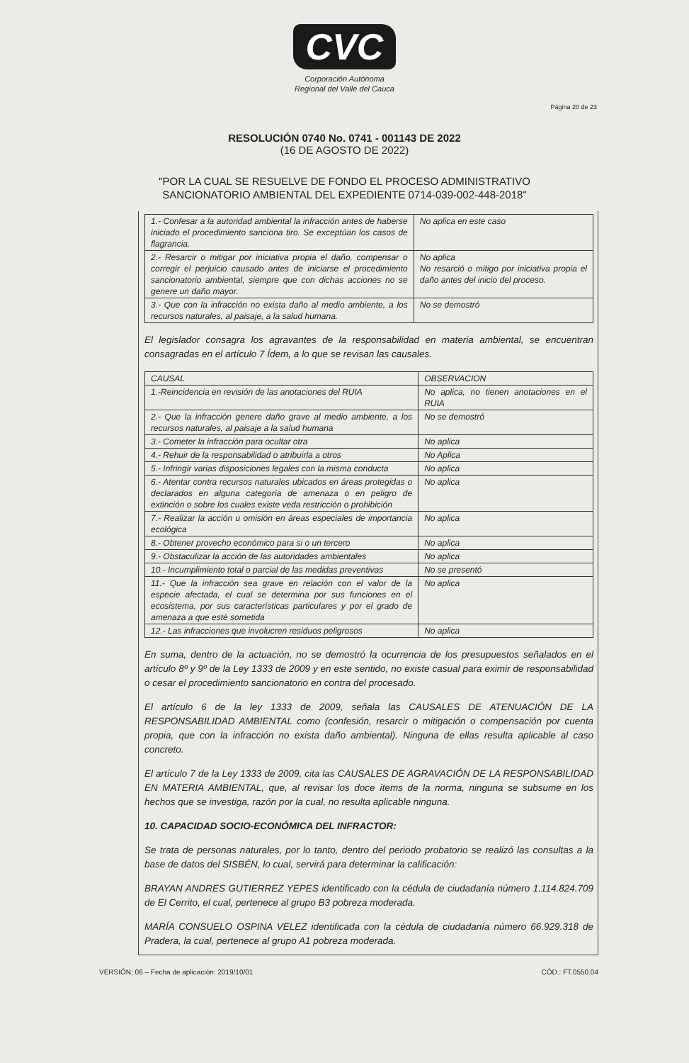CVC
Corporación Autónoma
Regional del Valle del Cauca
Página 20 de 23
RESOLUCIÓN 0740 No. 0741 - 001143 DE 2022
(16 DE AGOSTO DE 2022)
"POR LA CUAL SE RESUELVE DE FONDO EL PROCESO ADMINISTRATIVO
SANCIONATORIO AMBIENTAL DEL EXPEDIENTE 0714-039-002-448-2018"
| 1.- Confesar a la autoridad ambiental la infracción antes de haberse iniciado el procedimiento sanciona tiro. Se exceptúan los casos de flagrancia. | No aplica en este caso |
| 2.- Resarcir o mitigar por iniciativa propia el daño, compensar o corregir el perjuicio causado antes de iniciarse el procedimiento sancionatorio ambiental, siempre que con dichas acciones no se genere un daño mayor. | No aplica No resarció o mitigo por iniciativa propia el daño antes del inicio del proceso. |
| 3.- Que con la infracción no exista daño al medio ambiente, a los recursos naturales, al paisaje, a la salud humana. | No se demostró |
El legislador consagra los agravantes de la responsabilidad en materia ambiental, se encuentran consagradas en el artículo 7 Ídem, a lo que se revisan las causales.
| CAUSAL | OBSERVACION |
| --- | --- |
| 1.-Reincidencia en revisión de las anotaciones del RUIA | No aplica, no tienen anotaciones en el RUIA |
| 2.- Que la infracción genere daño grave al medio ambiente, a los recursos naturales, al paisaje a la salud humana | No se demostró |
| 3.- Cometer la infracción para ocultar otra | No aplica |
| 4.- Rehuir de la responsabilidad o atribuirla a otros | No Aplica |
| 5.- Infringir varias disposiciones legales con la misma conducta | No aplica |
| 6.- Atentar contra recursos naturales ubicados en áreas protegidas o declarados en alguna categoría de amenaza o en peligro de extinción o sobre los cuales existe veda restricción o prohibición | No aplica |
| 7.- Realizar la acción u omisión en áreas especiales de importancia ecológica | No aplica |
| 8.- Obtener provecho económico para si o un tercero | No aplica |
| 9.- Obstaculizar la acción de las autoridades ambientales | No aplica |
| 10.- Incumplimiento total o parcial de las medidas preventivas | No se presentó |
| 11.- Que la infracción sea grave en relación con el valor de la especie afectada, el cual se determina por sus funciones en el ecosistema, por sus características particulares y por el grado de amenaza a que esté sometida | No aplica |
| 12.- Las infracciones que involucren residuos peligrosos | No aplica |
En suma, dentro de la actuación, no se demostró la ocurrencia de los presupuestos señalados en el artículo 8º y 9º de la Ley 1333 de 2009 y en este sentido, no existe casual para eximir de responsabilidad o cesar el procedimiento sancionatorio en contra del procesado.
El artículo 6 de la ley 1333 de 2009, señala las CAUSALES DE ATENUACIÓN DE LA RESPONSABILIDAD AMBIENTAL como (confesión, resarcir o mitigación o compensación por cuenta propia, que con la infracción no exista daño ambiental). Ninguna de ellas resulta aplicable al caso concreto.
El artículo 7 de la Ley 1333 de 2009, cita las CAUSALES DE AGRAVACIÓN DE LA RESPONSABILIDAD EN MATERIA AMBIENTAL, que, al revisar los doce ítems de la norma, ninguna se subsume en los hechos que se investiga, razón por la cual, no resulta aplicable ninguna.
10. CAPACIDAD SOCIO-ECONÓMICA DEL INFRACTOR:
Se trata de personas naturales, por lo tanto, dentro del periodo probatorio se realizó las consultas a la base de datos del SISBÉN, lo cual, servirá para determinar la calificación:
BRAYAN ANDRES GUTIERREZ YEPES identificado con la cédula de ciudadanía número 1.114.824.709 de El Cerrito, el cual, pertenece al grupo B3 pobreza moderada.
MARÍA CONSUELO OSPINA VELEZ identificada con la cédula de ciudadanía número 66.929.318 de Pradera, la cual, pertenece al grupo A1 pobreza moderada.
VERSIÓN: 06 – Fecha de aplicación: 2019/10/01 CÓD.: FT.0550.04